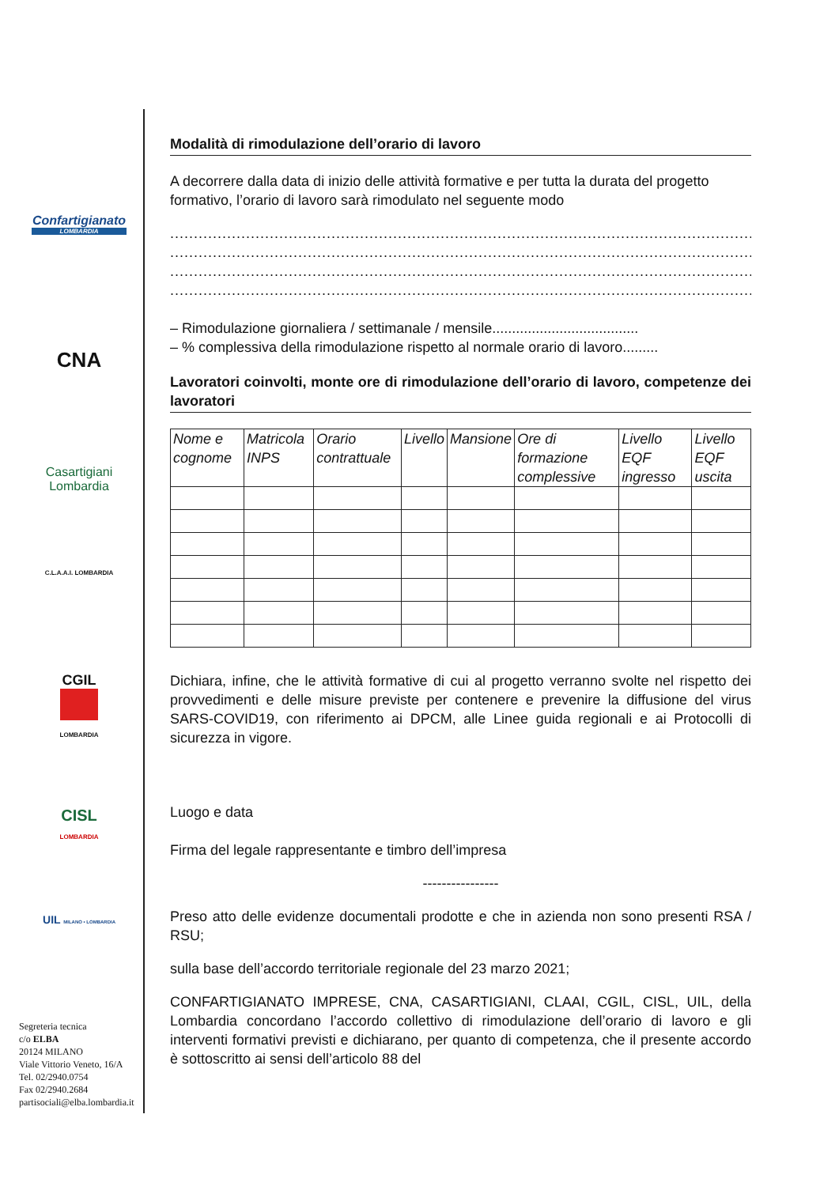Confartigianato
LOMBARDIA
CNA
Casartigiani Lombardia
C.L.A.A.I. LOMBARDIA
CGIL
LOMBARDIA
CISL
LOMBARDIA
UIL MILANO • LOMBARDIA
Segreteria tecnica
c/o ELBA
20124 MILANO
Viale Vittorio Veneto, 16/A
Tel. 02/2940.0754
Fax 02/2940.2684
partisociali@elba.lombardia.it
Modalità di rimodulazione dell’orario di lavoro
A decorrere dalla data di inizio delle attività formative e per tutta la durata del progetto formativo, l’orario di lavoro sarà rimodulato nel seguente modo
..............................................................................................................................
..............................................................................................................................
..............................................................................................................................
..............................................................................................................................
– Rimodulazione giornaliera / settimanale / mensile.....................................
– % complessiva della rimodulazione rispetto al normale orario di lavoro.........
Lavoratori coinvolti, monte ore di rimodulazione dell’orario di lavoro, competenze dei lavoratori
| Nome e cognome | Matricola INPS | Orario contrattuale | Livello | Mansione | Ore di formazione complessive | Livello EQF ingresso | Livello EQF uscita |
| --- | --- | --- | --- | --- | --- | --- | --- |
Dichiara, infine, che le attività formative di cui al progetto verranno svolte nel rispetto dei provvedimenti e delle misure previste per contenere e prevenire la diffusione del virus SARS-COVID19, con riferimento ai DPCM, alle Linee guida regionali e ai Protocolli di sicurezza in vigore.
Luogo e data
Firma del legale rappresentante e timbro dell’impresa
----------------
Preso atto delle evidenze documentali prodotte e che in azienda non sono presenti RSA / RSU;
sulla base dell’accordo territoriale regionale del 23 marzo 2021;
CONFARTIGIANATO IMPRESE, CNA, CASARTIGIANI, CLAAI, CGIL, CISL, UIL, della Lombardia concordano l’accordo collettivo di rimodulazione dell’orario di lavoro e gli interventi formativi previsti e dichiarano, per quanto di competenza, che il presente accordo è sottoscritto ai sensi dell’articolo 88 del